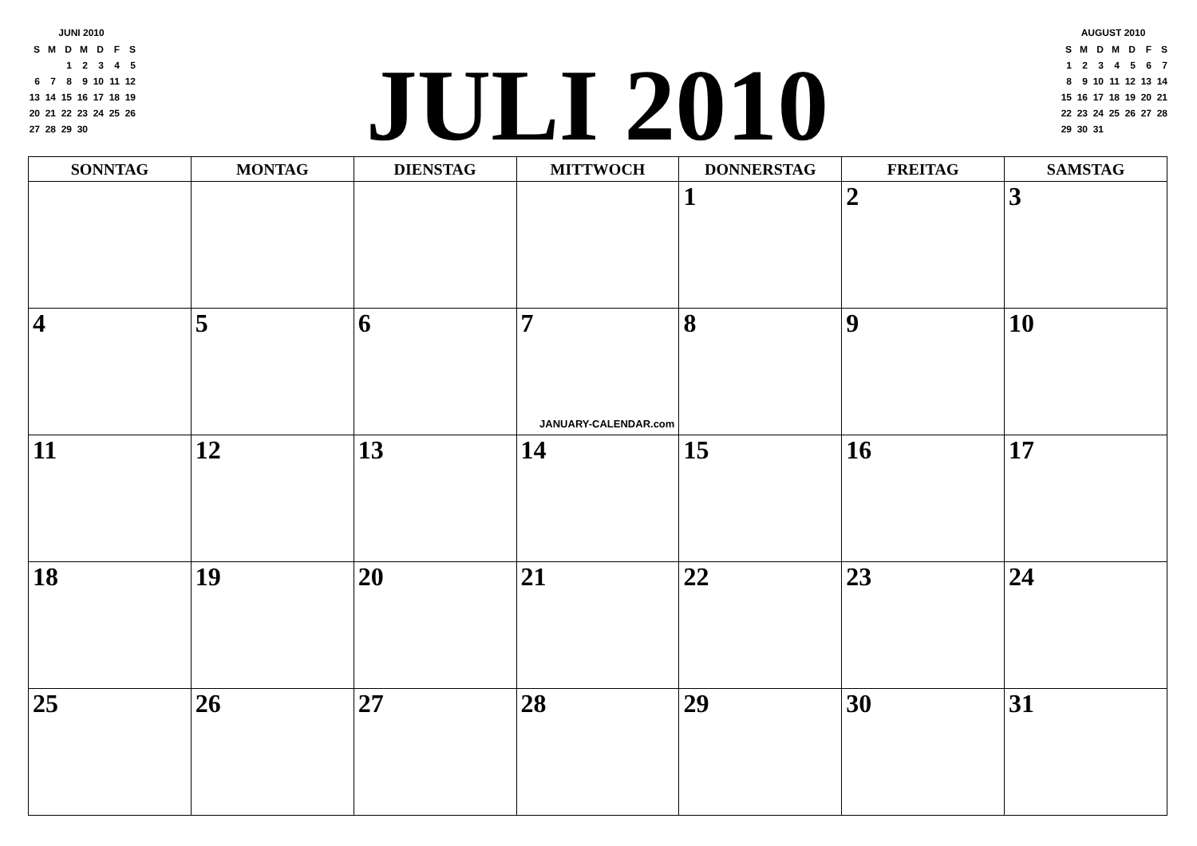JUNI 2010
| S | M | D | M | D | F | S |
| | | 1 | 2 | 3 | 4 | 5 |
| 6 | 7 | 8 | 9 | 10 | 11 | 12 |
| 13 | 14 | 15 | 16 | 17 | 18 | 19 |
| 20 | 21 | 22 | 23 | 24 | 25 | 26 |
| 27 | 28 | 29 | 30 | | | |
JULI 2010
AUGUST 2010
| S | M | D | M | D | F | S |
| 1 | 2 | 3 | 4 | 5 | 6 | 7 |
| 8 | 9 | 10 | 11 | 12 | 13 | 14 |
| 15 | 16 | 17 | 18 | 19 | 20 | 21 |
| 22 | 23 | 24 | 25 | 26 | 27 | 28 |
| 29 | 30 | 31 | | | | |
| SONNTAG | MONTAG | DIENSTAG | MITTWOCH | DONNERSTAG | FREITAG | SAMSTAG |
| --- | --- | --- | --- | --- | --- | --- |
| | | | | 1 | 2 | 3 |
| 4 | 5 | 6 | 7 JANUARY-CALENDAR.com | 8 | 9 | 10 |
| 11 | 12 | 13 | 14 | 15 | 16 | 17 |
| 18 | 19 | 20 | 21 | 22 | 23 | 24 |
| 25 | 26 | 27 | 28 | 29 | 30 | 31 |